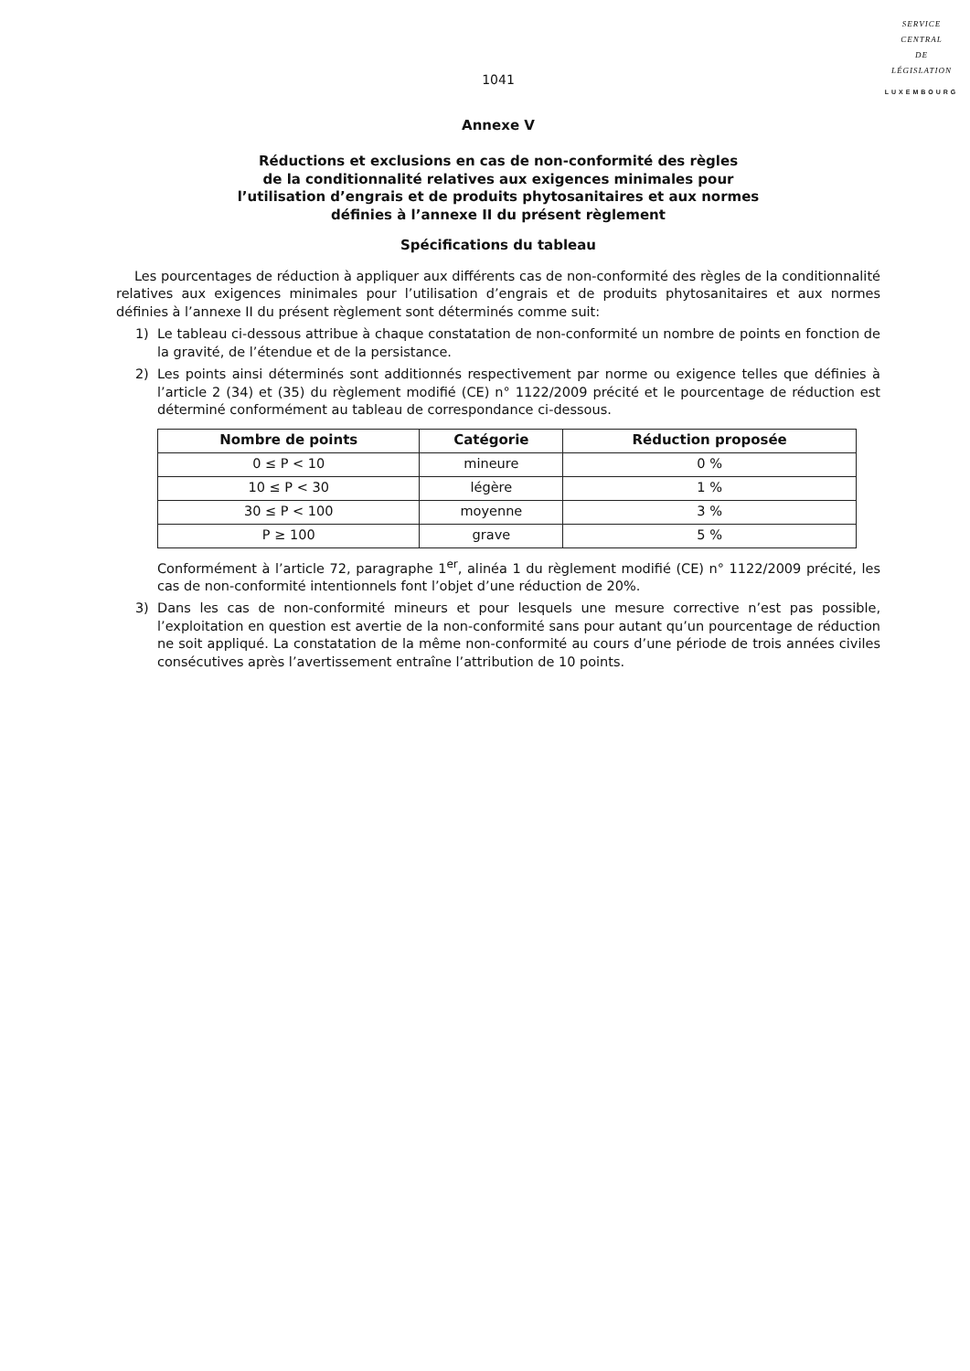SERVICE
CENTRAL
DE
LÉGISLATION
LUXEMBOURG
1041
Annexe V
Réductions et exclusions en cas de non-conformité des règles
de la conditionnalité relatives aux exigences minimales pour
l’utilisation d’engrais et de produits phytosanitaires et aux normes
définies à l’annexe II du présent règlement
Spécifications du tableau
Les pourcentages de réduction à appliquer aux différents cas de non-conformité des règles de la conditionnalité relatives aux exigences minimales pour l’utilisation d’engrais et de produits phytosanitaires et aux normes définies à l’annexe II du présent règlement sont déterminés comme suit:
1) Le tableau ci-dessous attribue à chaque constatation de non-conformité un nombre de points en fonction de la gravité, de l’étendue et de la persistance.
2) Les points ainsi déterminés sont additionnés respectivement par norme ou exigence telles que définies à l’article 2 (34) et (35) du règlement modifié (CE) n° 1122/2009 précité et le pourcentage de réduction est déterminé conformément au tableau de correspondance ci-dessous.
| Nombre de points | Catégorie | Réduction proposée |
| --- | --- | --- |
| 0 ≤ P < 10 | mineure | 0 % |
| 10 ≤ P < 30 | légère | 1 % |
| 30 ≤ P < 100 | moyenne | 3 % |
| P ≥ 100 | grave | 5 % |
Conformément à l’article 72, paragraphe 1<sup>er</sup>, alinéa 1 du règlement modifié (CE) n° 1122/2009 précité, les cas de non-conformité intentionnels font l’objet d’une réduction de 20%.
3) Dans les cas de non-conformité mineurs et pour lesquels une mesure corrective n’est pas possible, l’exploitation en question est avertie de la non-conformité sans pour autant qu’un pourcentage de réduction ne soit appliqué. La constatation de la même non-conformité au cours d’une période de trois années civiles consécutives après l’avertissement entraîne l’attribution de 10 points.